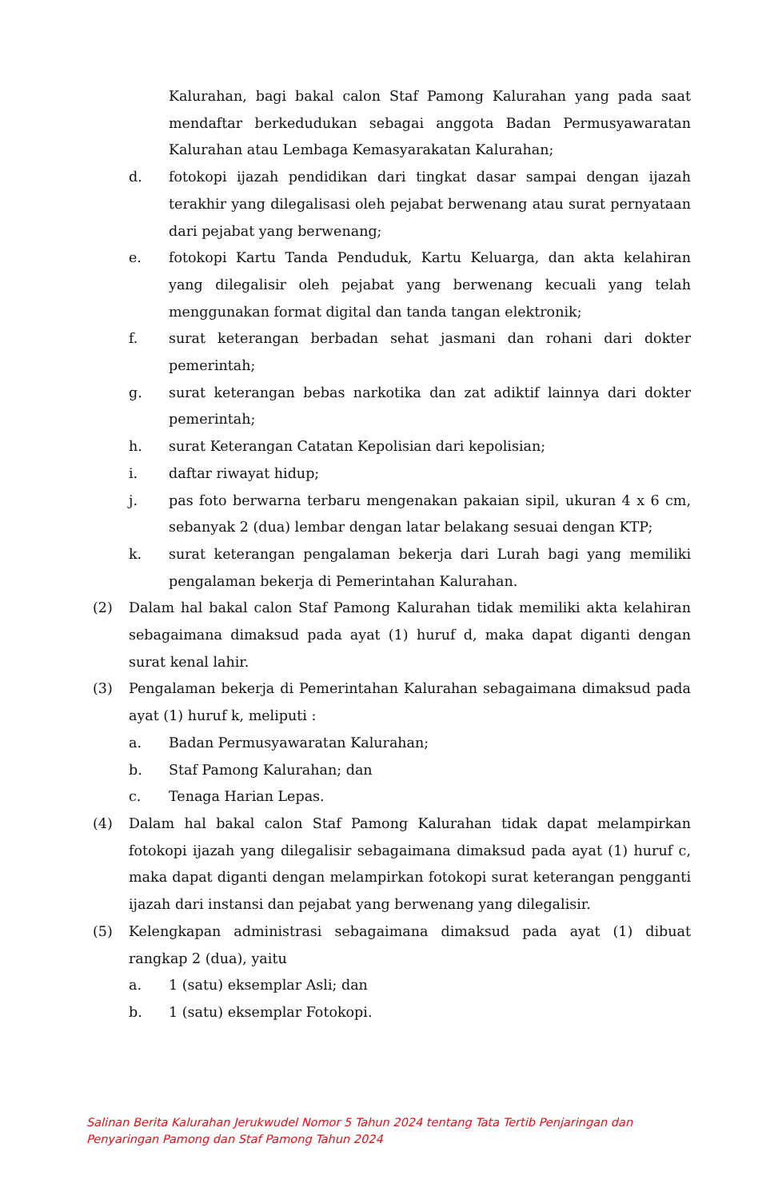Kalurahan, bagi bakal calon Staf Pamong Kalurahan yang pada saat mendaftar berkedudukan sebagai anggota Badan Permusyawaratan Kalurahan atau Lembaga Kemasyarakatan Kalurahan;
d. fotokopi ijazah pendidikan dari tingkat dasar sampai dengan ijazah terakhir yang dilegalisasi oleh pejabat berwenang atau surat pernyataan dari pejabat yang berwenang;
e. fotokopi Kartu Tanda Penduduk, Kartu Keluarga, dan akta kelahiran yang dilegalisir oleh pejabat yang berwenang kecuali yang telah menggunakan format digital dan tanda tangan elektronik;
f. surat keterangan berbadan sehat jasmani dan rohani dari dokter pemerintah;
g. surat keterangan bebas narkotika dan zat adiktif lainnya dari dokter pemerintah;
h. surat Keterangan Catatan Kepolisian dari kepolisian;
i. daftar riwayat hidup;
j. pas foto berwarna terbaru mengenakan pakaian sipil, ukuran 4 x 6 cm, sebanyak 2 (dua) lembar dengan latar belakang sesuai dengan KTP;
k. surat keterangan pengalaman bekerja dari Lurah bagi yang memiliki pengalaman bekerja di Pemerintahan Kalurahan.
(2) Dalam hal bakal calon Staf Pamong Kalurahan tidak memiliki akta kelahiran sebagaimana dimaksud pada ayat (1) huruf d, maka dapat diganti dengan surat kenal lahir.
(3) Pengalaman bekerja di Pemerintahan Kalurahan sebagaimana dimaksud pada ayat (1) huruf k, meliputi :
a. Badan Permusyawaratan Kalurahan;
b. Staf Pamong Kalurahan; dan
c. Tenaga Harian Lepas.
(4) Dalam hal bakal calon Staf Pamong Kalurahan tidak dapat melampirkan fotokopi ijazah yang dilegalisir sebagaimana dimaksud pada ayat (1) huruf c, maka dapat diganti dengan melampirkan fotokopi surat keterangan pengganti ijazah dari instansi dan pejabat yang berwenang yang dilegalisir.
(5) Kelengkapan administrasi sebagaimana dimaksud pada ayat (1) dibuat rangkap 2 (dua), yaitu
a. 1 (satu) eksemplar Asli; dan
b. 1 (satu) eksemplar Fotokopi.
Salinan Berita Kalurahan Jerukwudel Nomor 5 Tahun 2024 tentang Tata Tertib Penjaringan dan Penyaringan Pamong dan Staf Pamong Tahun 2024